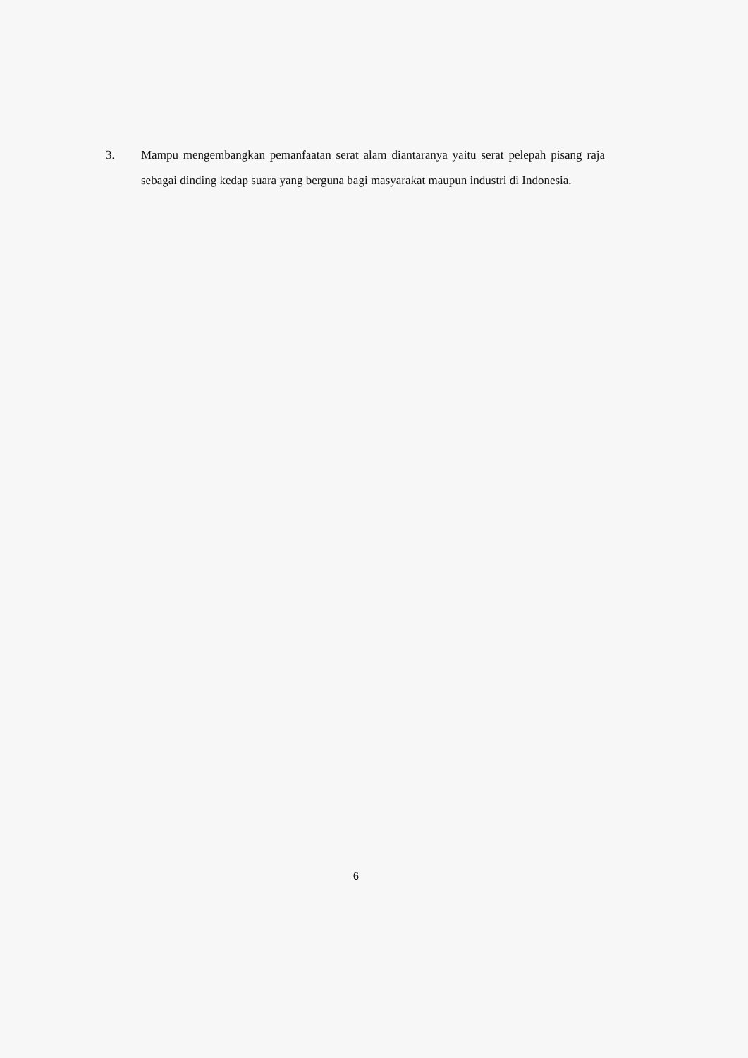3. Mampu mengembangkan pemanfaatan serat alam diantaranya yaitu serat pelepah pisang raja sebagai dinding kedap suara yang berguna bagi masyarakat maupun industri di Indonesia.
6